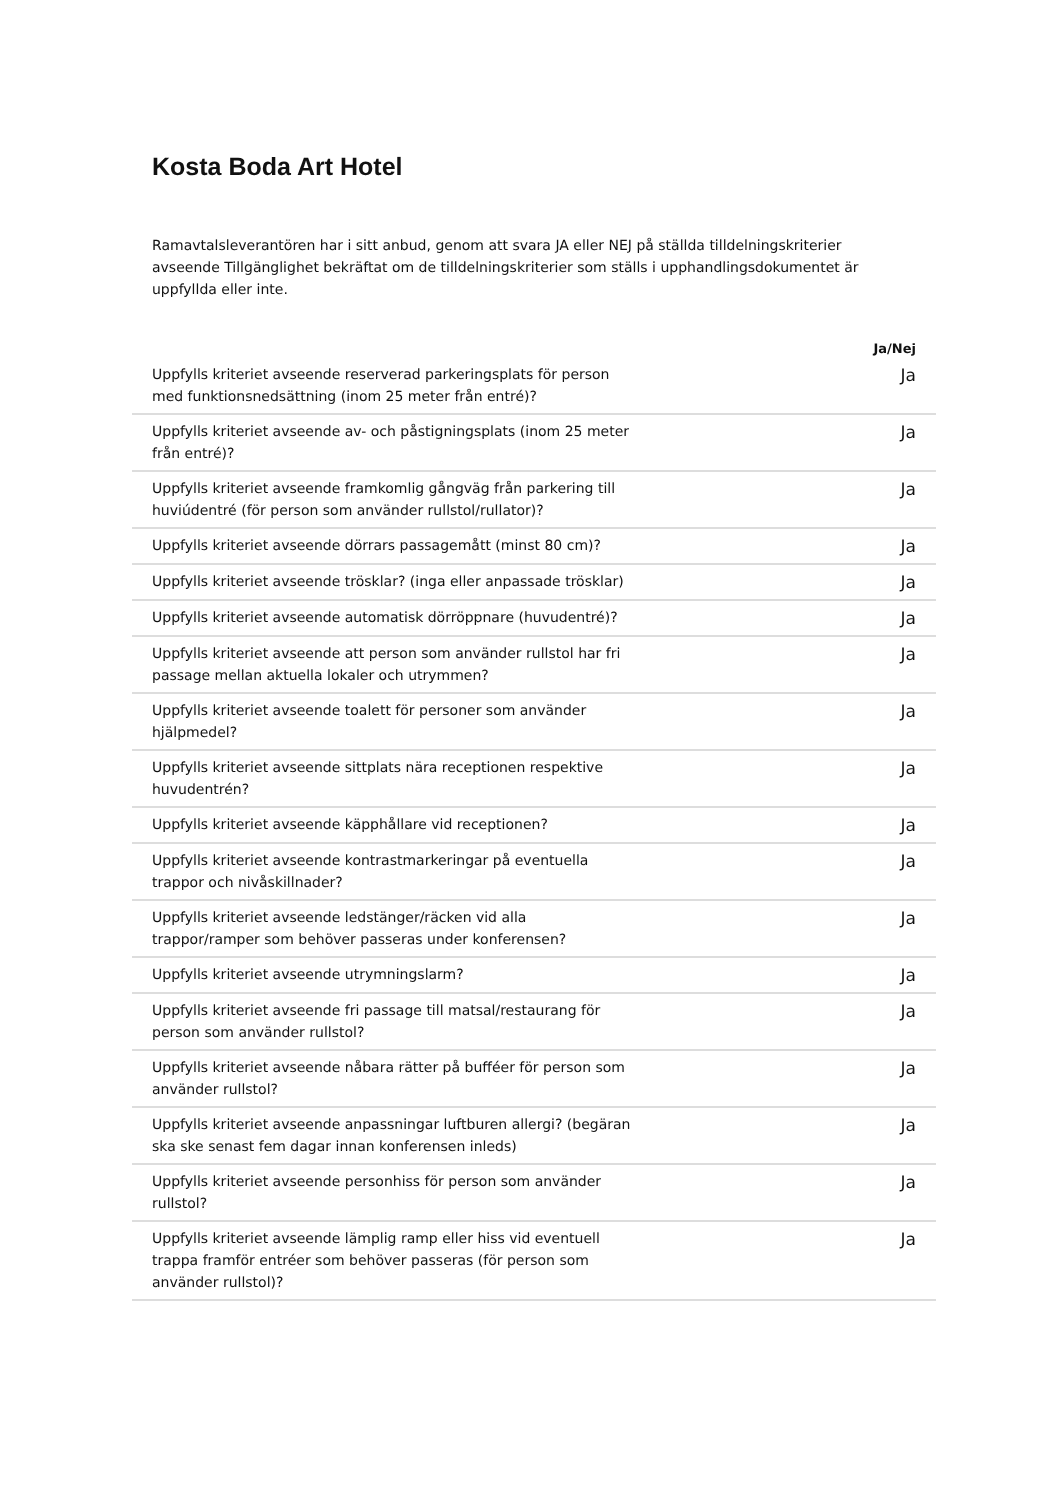Kosta Boda Art Hotel
Ramavtalsleverantören har i sitt anbud, genom att svara JA eller NEJ på ställda tilldelningskriterier avseende Tillgänglighet bekräftat om de tilldelningskriterier som ställs i upphandlingsdokumentet är uppfyllda eller inte.
| | | Ja/Nej |
| --- | --- | --- |
| Uppfylls kriteriet avseende reserverad parkeringsplats för person med funktionsnedsättning (inom 25 meter från entré)? | | Ja |
| Uppfylls kriteriet avseende av- och påstigningsplats (inom 25 meter från entré)? | | Ja |
| Uppfylls kriteriet avseende framkomlig gångväg från parkering till huviúdentré (för person som använder rullstol/rullator)? | | Ja |
| Uppfylls kriteriet avseende dörrars passagemått (minst 80 cm)? | | Ja |
| Uppfylls kriteriet avseende trösklar? (inga eller anpassade trösklar) | | Ja |
| Uppfylls kriteriet avseende automatisk dörröppnare (huvudentré)? | | Ja |
| Uppfylls kriteriet avseende att person som använder rullstol har fri passage mellan aktuella lokaler och utrymmen? | | Ja |
| Uppfylls kriteriet avseende toalett för personer som använder hjälpmedel? | | Ja |
| Uppfylls kriteriet avseende sittplats nära receptionen respektive huvudentrén? | | Ja |
| Uppfylls kriteriet avseende käpphållare vid receptionen? | | Ja |
| Uppfylls kriteriet avseende kontrastmarkeringar på eventuella trappor och nivåskillnader? | | Ja |
| Uppfylls kriteriet avseende ledstänger/räcken vid alla trappor/ramper som behöver passeras under konferensen? | | Ja |
| Uppfylls kriteriet avseende utrymningslarm? | | Ja |
| Uppfylls kriteriet avseende fri passage till matsal/restaurang för person som använder rullstol? | | Ja |
| Uppfylls kriteriet avseende nåbara rätter på bufféer för person som använder rullstol? | | Ja |
| Uppfylls kriteriet avseende anpassningar luftburen allergi? (begäran ska ske senast fem dagar innan konferensen inleds) | | Ja |
| Uppfylls kriteriet avseende personhiss för person som använder rullstol? | | Ja |
| Uppfylls kriteriet avseende lämplig ramp eller hiss vid eventuell trappa framför entréer som behöver passeras (för person som använder rullstol)? | | Ja |